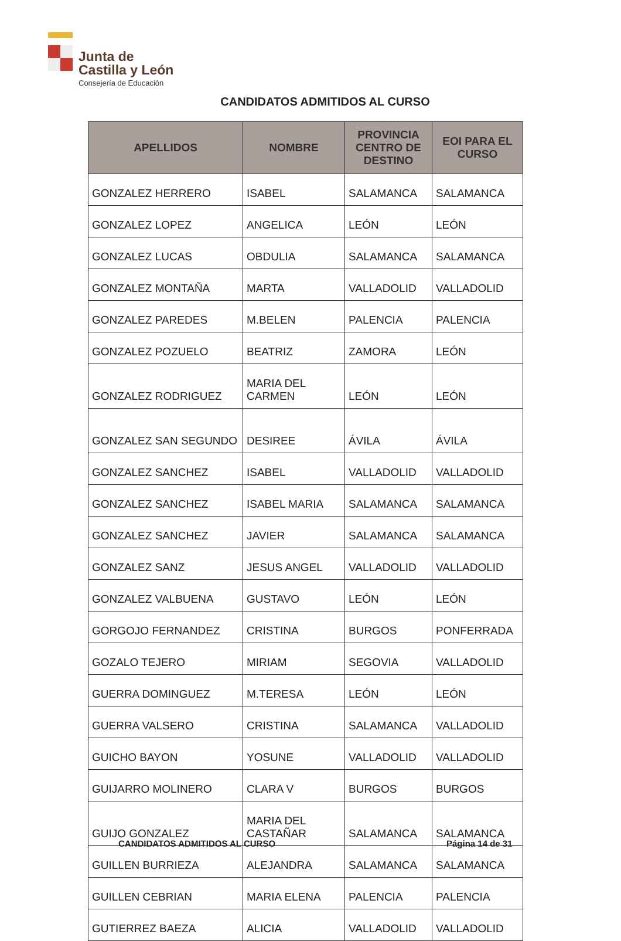Junta de
Castilla y León
Consejería de Educación
CANDIDATOS ADMITIDOS AL CURSO
| APELLIDOS | NOMBRE | PROVINCIA CENTRO DE DESTINO | EOI PARA EL CURSO |
| --- | --- | --- | --- |
| GONZALEZ HERRERO | ISABEL | SALAMANCA | SALAMANCA |
| GONZALEZ LOPEZ | ANGELICA | LEÓN | LEÓN |
| GONZALEZ LUCAS | OBDULIA | SALAMANCA | SALAMANCA |
| GONZALEZ MONTAÑA | MARTA | VALLADOLID | VALLADOLID |
| GONZALEZ PAREDES | M.BELEN | PALENCIA | PALENCIA |
| GONZALEZ POZUELO | BEATRIZ | ZAMORA | LEÓN |
| GONZALEZ RODRIGUEZ | MARIA DEL CARMEN | LEÓN | LEÓN |
| GONZALEZ SAN SEGUNDO | DESIREE | ÁVILA | ÁVILA |
| GONZALEZ SANCHEZ | ISABEL | VALLADOLID | VALLADOLID |
| GONZALEZ SANCHEZ | ISABEL MARIA | SALAMANCA | SALAMANCA |
| GONZALEZ SANCHEZ | JAVIER | SALAMANCA | SALAMANCA |
| GONZALEZ SANZ | JESUS ANGEL | VALLADOLID | VALLADOLID |
| GONZALEZ VALBUENA | GUSTAVO | LEÓN | LEÓN |
| GORGOJO FERNANDEZ | CRISTINA | BURGOS | PONFERRADA |
| GOZALO TEJERO | MIRIAM | SEGOVIA | VALLADOLID |
| GUERRA DOMINGUEZ | M.TERESA | LEÓN | LEÓN |
| GUERRA VALSERO | CRISTINA | SALAMANCA | VALLADOLID |
| GUICHO BAYON | YOSUNE | VALLADOLID | VALLADOLID |
| GUIJARRO MOLINERO | CLARA V | BURGOS | BURGOS |
| GUIJO GONZALEZ | MARIA DEL CASTAÑAR | SALAMANCA | SALAMANCA |
| GUILLEN BURRIEZA | ALEJANDRA | SALAMANCA | SALAMANCA |
| GUILLEN CEBRIAN | MARIA ELENA | PALENCIA | PALENCIA |
| GUTIERREZ BAEZA | ALICIA | VALLADOLID | VALLADOLID |
CANDIDATOS ADMITIDOS AL CURSO Página 14 de 31